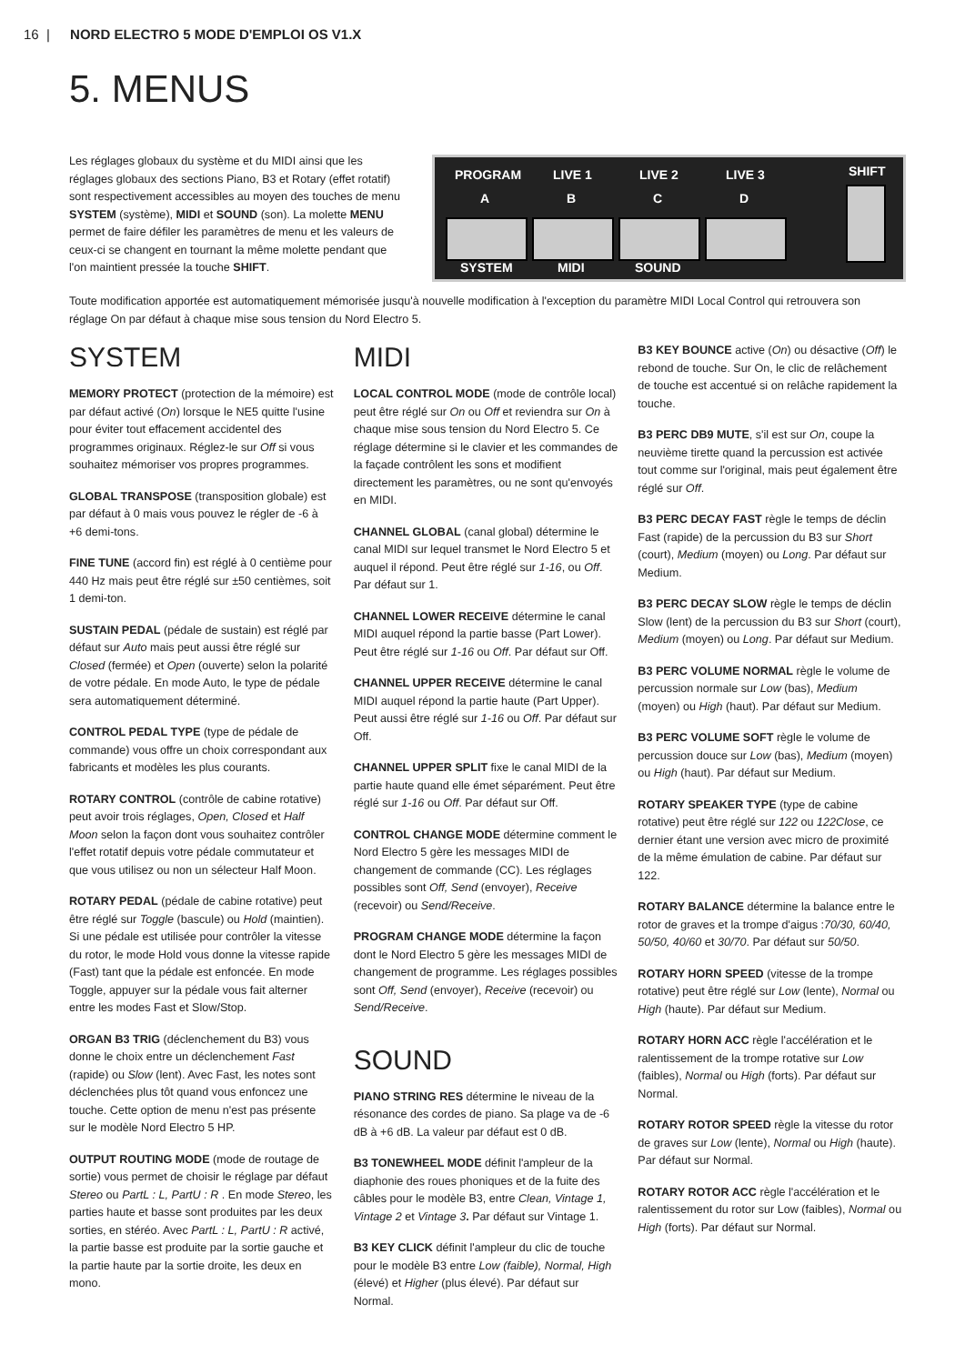16 | NORD ELECTRO 5 MODE D'EMPLOI OS V1.X
5. MENUS
Les réglages globaux du système et du MIDI ainsi que les réglages globaux des sections Piano, B3 et Rotary (effet rotatif) sont respectivement accessibles au moyen des touches de menu SYSTEM (système), MIDI et SOUND (son). La molette MENU permet de faire défiler les paramètres de menu et les valeurs de ceux-ci se changent en tournant la même molette pendant que l'on maintient pressée la touche SHIFT.
PROGRAM LIVE 1 LIVE 2 LIVE 3 SHIFT
A B C D
SYSTEM MIDI SOUND
Toute modification apportée est automatiquement mémorisée jusqu'à nouvelle modification à l'exception du paramètre MIDI Local Control qui retrouvera son réglage On par défaut à chaque mise sous tension du Nord Electro 5.
SYSTEM
MEMORY PROTECT (protection de la mémoire) est par défaut activé (On) lorsque le NE5 quitte l'usine pour éviter tout effacement accidentel des programmes originaux. Réglez-le sur Off si vous souhaitez mémoriser vos propres programmes.
GLOBAL TRANSPOSE (transposition globale) est par défaut à 0 mais vous pouvez le régler de -6 à +6 demi-tons.
FINE TUNE (accord fin) est réglé à 0 centième pour 440 Hz mais peut être réglé sur ±50 centièmes, soit 1 demi-ton.
SUSTAIN PEDAL (pédale de sustain) est réglé par défaut sur Auto mais peut aussi être réglé sur Closed (fermée) et Open (ouverte) selon la polarité de votre pédale. En mode Auto, le type de pédale sera automatiquement déterminé.
CONTROL PEDAL TYPE (type de pédale de commande) vous offre un choix correspondant aux fabricants et modèles les plus courants.
ROTARY CONTROL (contrôle de cabine rotative) peut avoir trois réglages, Open, Closed et Half Moon selon la façon dont vous souhaitez contrôler l'effet rotatif depuis votre pédale commutateur et que vous utilisez ou non un sélecteur Half Moon.
ROTARY PEDAL (pédale de cabine rotative) peut être réglé sur Toggle (bascule) ou Hold (maintien). Si une pédale est utilisée pour contrôler la vitesse du rotor, le mode Hold vous donne la vitesse rapide (Fast) tant que la pédale est enfoncée. En mode Toggle, appuyer sur la pédale vous fait alterner entre les modes Fast et Slow/Stop.
ORGAN B3 TRIG (déclenchement du B3) vous donne le choix entre un déclenchement Fast (rapide) ou Slow (lent). Avec Fast, les notes sont déclenchées plus tôt quand vous enfoncez une touche. Cette option de menu n'est pas présente sur le modèle Nord Electro 5 HP.
OUTPUT ROUTING MODE (mode de routage de sortie) vous permet de choisir le réglage par défaut Stereo ou PartL : L, PartU : R . En mode Stereo, les parties haute et basse sont produites par les deux sorties, en stéréo. Avec PartL : L, PartU : R activé, la partie basse est produite par la sortie gauche et la partie haute par la sortie droite, les deux en mono.
MIDI
LOCAL CONTROL MODE (mode de contrôle local) peut être réglé sur On ou Off et reviendra sur On à chaque mise sous tension du Nord Electro 5. Ce réglage détermine si le clavier et les commandes de la façade contrôlent les sons et modifient directement les paramètres, ou ne sont qu'envoyés en MIDI.
CHANNEL GLOBAL (canal global) détermine le canal MIDI sur lequel transmet le Nord Electro 5 et auquel il répond. Peut être réglé sur 1-16, ou Off. Par défaut sur 1.
CHANNEL LOWER RECEIVE détermine le canal MIDI auquel répond la partie basse (Part Lower). Peut être réglé sur 1-16 ou Off. Par défaut sur Off.
CHANNEL UPPER RECEIVE détermine le canal MIDI auquel répond la partie haute (Part Upper). Peut aussi être réglé sur 1-16 ou Off. Par défaut sur Off.
CHANNEL UPPER SPLIT fixe le canal MIDI de la partie haute quand elle émet séparément. Peut être réglé sur 1-16 ou Off. Par défaut sur Off.
CONTROL CHANGE MODE détermine comment le Nord Electro 5 gère les messages MIDI de changement de commande (CC). Les réglages possibles sont Off, Send (envoyer), Receive (recevoir) ou Send/Receive.
PROGRAM CHANGE MODE détermine la façon dont le Nord Electro 5 gère les messages MIDI de changement de programme. Les réglages possibles sont Off, Send (envoyer), Receive (recevoir) ou Send/Receive.
SOUND
PIANO STRING RES détermine le niveau de la résonance des cordes de piano. Sa plage va de -6 dB à +6 dB. La valeur par défaut est 0 dB.
B3 TONEWHEEL MODE définit l'ampleur de la diaphonie des roues phoniques et de la fuite des câbles pour le modèle B3, entre Clean, Vintage 1, Vintage 2 et Vintage 3. Par défaut sur Vintage 1.
B3 KEY CLICK définit l'ampleur du clic de touche pour le modèle B3 entre Low (faible), Normal, High (élevé) et Higher (plus élevé). Par défaut sur Normal.
B3 KEY BOUNCE active (On) ou désactive (Off) le rebond de touche. Sur On, le clic de relâchement de touche est accentué si on relâche rapidement la touche.
B3 PERC DB9 MUTE, s'il est sur On, coupe la neuvième tirette quand la percussion est activée tout comme sur l'original, mais peut également être réglé sur Off.
B3 PERC DECAY FAST règle le temps de déclin Fast (rapide) de la percussion du B3 sur Short (court), Medium (moyen) ou Long. Par défaut sur Medium.
B3 PERC DECAY SLOW règle le temps de déclin Slow (lent) de la percussion du B3 sur Short (court), Medium (moyen) ou Long. Par défaut sur Medium.
B3 PERC VOLUME NORMAL règle le volume de percussion normale sur Low (bas), Medium (moyen) ou High (haut). Par défaut sur Medium.
B3 PERC VOLUME SOFT règle le volume de percussion douce sur Low (bas), Medium (moyen) ou High (haut). Par défaut sur Medium.
ROTARY SPEAKER TYPE (type de cabine rotative) peut être réglé sur 122 ou 122Close, ce dernier étant une version avec micro de proximité de la même émulation de cabine. Par défaut sur 122.
ROTARY BALANCE détermine la balance entre le rotor de graves et la trompe d'aigus :70/30, 60/40, 50/50, 40/60 et 30/70. Par défaut sur 50/50.
ROTARY HORN SPEED (vitesse de la trompe rotative) peut être réglé sur Low (lente), Normal ou High (haute). Par défaut sur Medium.
ROTARY HORN ACC règle l'accélération et le ralentissement de la trompe rotative sur Low (faibles), Normal ou High (forts). Par défaut sur Normal.
ROTARY ROTOR SPEED règle la vitesse du rotor de graves sur Low (lente), Normal ou High (haute). Par défaut sur Normal.
ROTARY ROTOR ACC règle l'accélération et le ralentissement du rotor sur Low (faibles), Normal ou High (forts). Par défaut sur Normal.